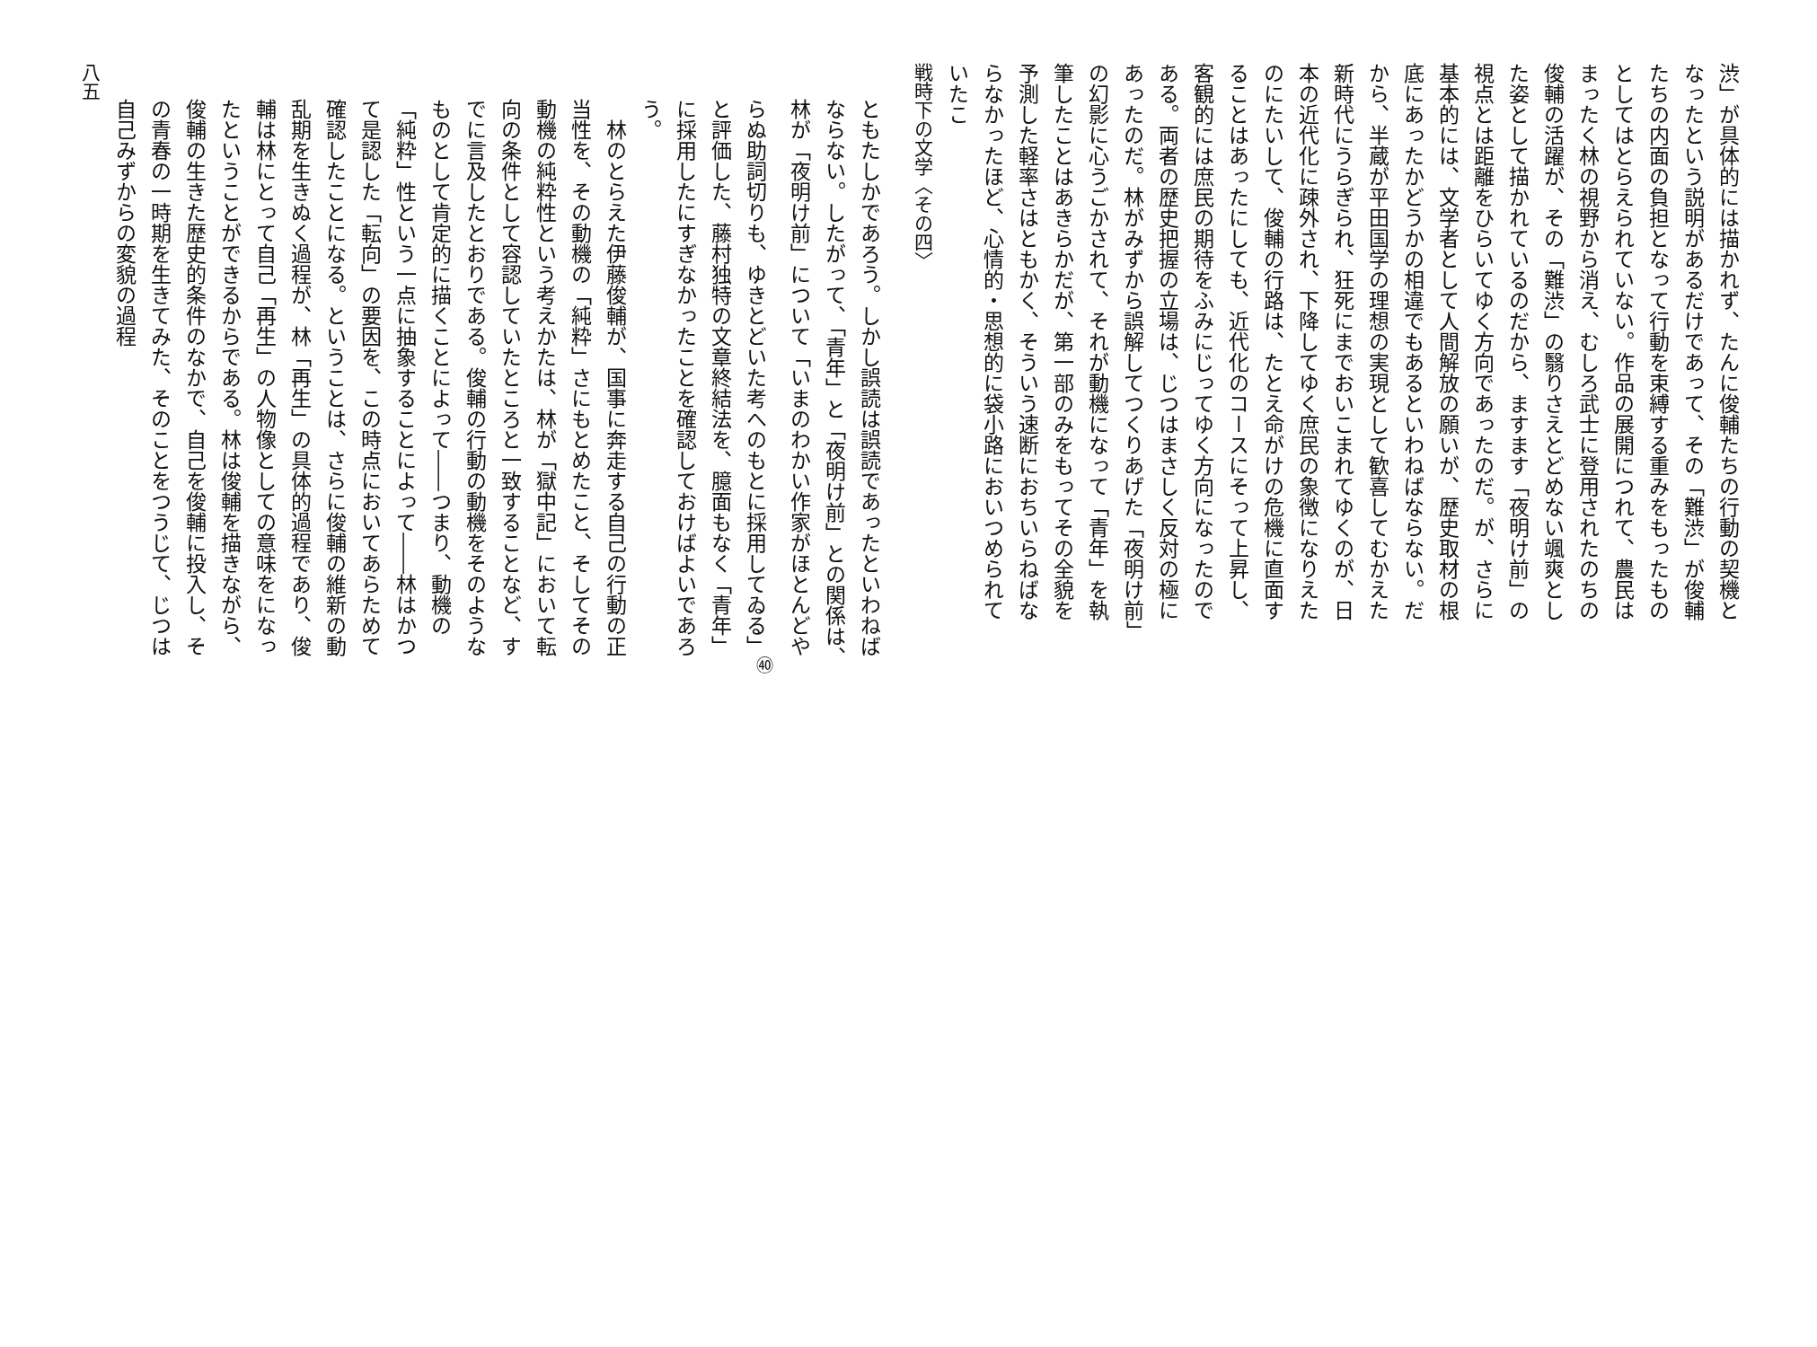渋」が具体的には描かれず、たんに俊輔たちの行動の契機となったという説明があるだけであって、その「難渋」が俊輔たちの内面の負担となって行動を束縛する重みをもったものとしてはとらえられていない。作品の展開につれて、農民はまったく林の視野から消え、むしろ武士に登用されたのちの俊輔の活躍が、その「難渋」の翳りさえとどめない颯爽とした姿として描かれているのだから、ますます「夜明け前」の視点とは距離をひらいてゆく方向であったのだ。が、さらに基本的には、文学者として人間解放の願いが、歴史取材の根底にあったかどうかの相違でもあるといわねばならない。だから、半蔵が平田国学の理想の実現として歓喜してむかえた新時代にうらぎられ、狂死にまでおいこまれてゆくのが、日本の近代化に疎外され、下降してゆく庶民の象徴になりえたのにたいして、俊輔の行路は、たとえ命がけの危機に直面することはあったにしても、近代化のコースにそって上昇し、客観的には庶民の期待をふみにじってゆく方向になったのである。両者の歴史把握の立場は、じつはまさしく反対の極にあったのだ。林がみずから誤解してつくりあげた「夜明け前」の幻影に心うごかされて、それが動機になって「青年」を執筆したことはあきらかだが、第一部のみをもってその全貌を予測した軽率さはともかく、そういう速断におちいらねばならなかったほど、心情的・思想的に袋小路においつめられていたこ
戦時下の文学〈その四〉
ともたしかであろう。しかし誤読は誤読であったといわねばならない。したがって、「青年」と「夜明け前」との関係は、林が「夜明け前」について「いまのわかい作家がほとんどやらぬ助詞切りも、ゆきとどいた考へのもとに採用してゐる」<sup>㊵</sup>と評価した、藤村独特の文章終結法を、臆面もなく「青年」に採用したにすぎなかったことを確認しておけばよいであろう。
　林のとらえた伊藤俊輔が、国事に奔走する自己の行動の正当性を、その動機の「純粋」さにもとめたこと、そしてその動機の純粋性という考えかたは、林が「獄中記」において転向の条件として容認していたところと一致することなど、すでに言及したとおりである。俊輔の行動の動機をそのようなものとして肯定的に描くことによって――つまり、動機の「純粋」性という一点に抽象することによって――林はかつて是認した「転向」の要因を、この時点においてあらためて確認したことになる。ということは、さらに俊輔の維新の動乱期を生きぬく過程が、林「再生」の具体的過程であり、俊輔は林にとって自己「再生」の人物像としての意味をになったということができるからである。林は俊輔を描きながら、俊輔の生きた歴史的条件のなかで、自己を俊輔に投入し、その青春の一時期を生きてみた、そのことをつうじて、じつは自己みずからの変貌の過程
八五